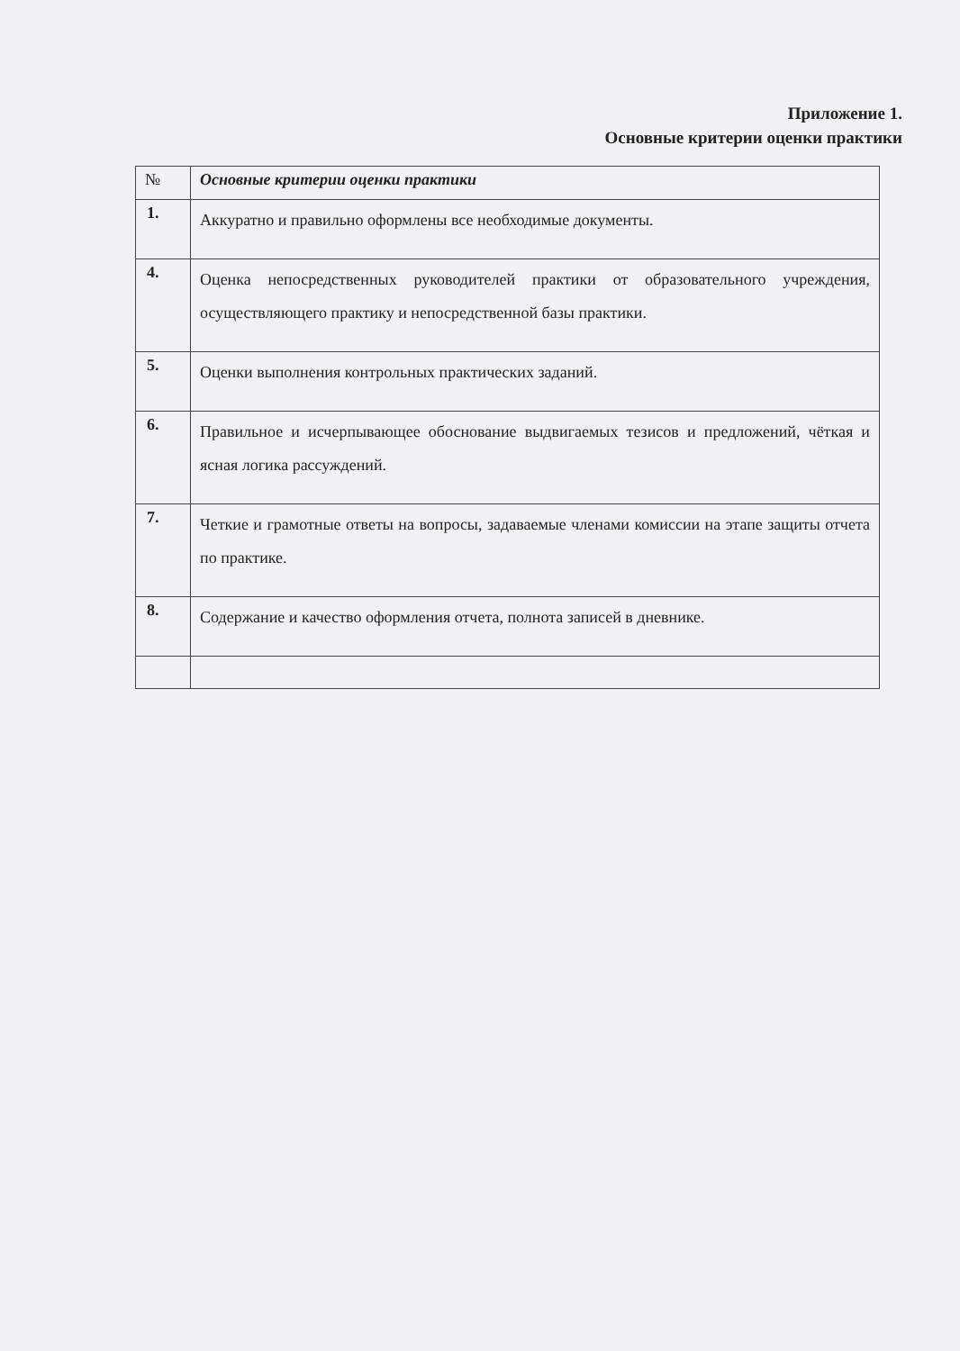Приложение 1.
Основные критерии оценки практики
| № | Основные критерии оценки практики |
| --- | --- |
| 1. | Аккуратно и правильно оформлены все необходимые документы. |
| 4. | Оценка непосредственных руководителей практики от образовательного учреждения, осуществляющего практику и непосредственной базы практики. |
| 5. | Оценки выполнения контрольных практических заданий. |
| 6. | Правильное и исчерпывающее обоснование выдвигаемых тезисов и предложений, чёткая и ясная логика рассуждений. |
| 7. | Четкие и грамотные ответы на вопросы, задаваемые членами комиссии на этапе защиты отчета по практике. |
| 8. | Содержание и качество оформления отчета, полнота записей в дневнике. |